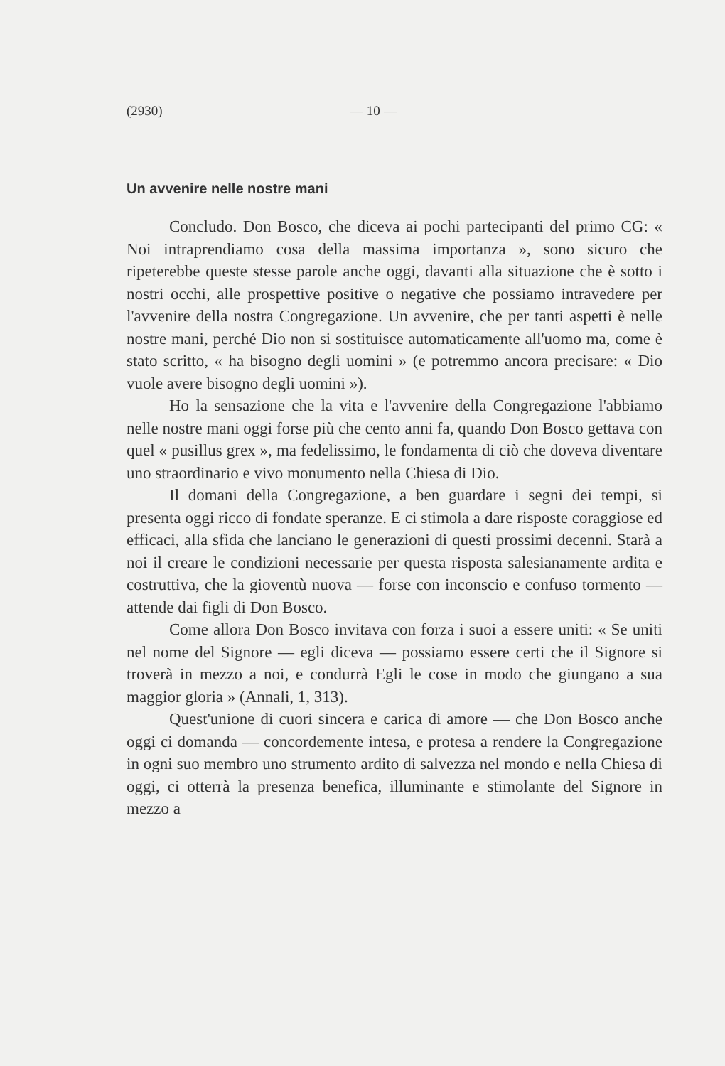(2930) — 10 —
Un avvenire nelle nostre mani
Concludo. Don Bosco, che diceva ai pochi partecipanti del primo CG: « Noi intraprendiamo cosa della massima importanza », sono sicuro che ripeterebbe queste stesse parole anche oggi, davanti alla situazione che è sotto i nostri occhi, alle prospettive positive o negative che possiamo intravedere per l'avvenire della nostra Congregazione. Un avvenire, che per tanti aspetti è nelle nostre mani, perché Dio non si sostituisce automaticamente all'uomo ma, come è stato scritto, « ha bisogno degli uomini » (e potremmo ancora precisare: « Dio vuole avere bisogno degli uomini »).
Ho la sensazione che la vita e l'avvenire della Congregazione l'abbiamo nelle nostre mani oggi forse più che cento anni fa, quando Don Bosco gettava con quel « pusillus grex », ma fedelissimo, le fondamenta di ciò che doveva diventare uno straordinario e vivo monumento nella Chiesa di Dio.
Il domani della Congregazione, a ben guardare i segni dei tempi, si presenta oggi ricco di fondate speranze. E ci stimola a dare risposte coraggiose ed efficaci, alla sfida che lanciano le generazioni di questi prossimi decenni. Starà a noi il creare le condizioni necessarie per questa risposta salesianamente ardita e costruttiva, che la gioventù nuova — forse con inconscio e confuso tormento — attende dai figli di Don Bosco.
Come allora Don Bosco invitava con forza i suoi a essere uniti: « Se uniti nel nome del Signore — egli diceva — possiamo essere certi che il Signore si troverà in mezzo a noi, e condurrà Egli le cose in modo che giungano a sua maggior gloria » (Annali, 1, 313).
Quest'unione di cuori sincera e carica di amore — che Don Bosco anche oggi ci domanda — concordemente intesa, e protesa a rendere la Congregazione in ogni suo membro uno strumento ardito di salvezza nel mondo e nella Chiesa di oggi, ci otterrà la presenza benefica, illuminante e stimolante del Signore in mezzo a